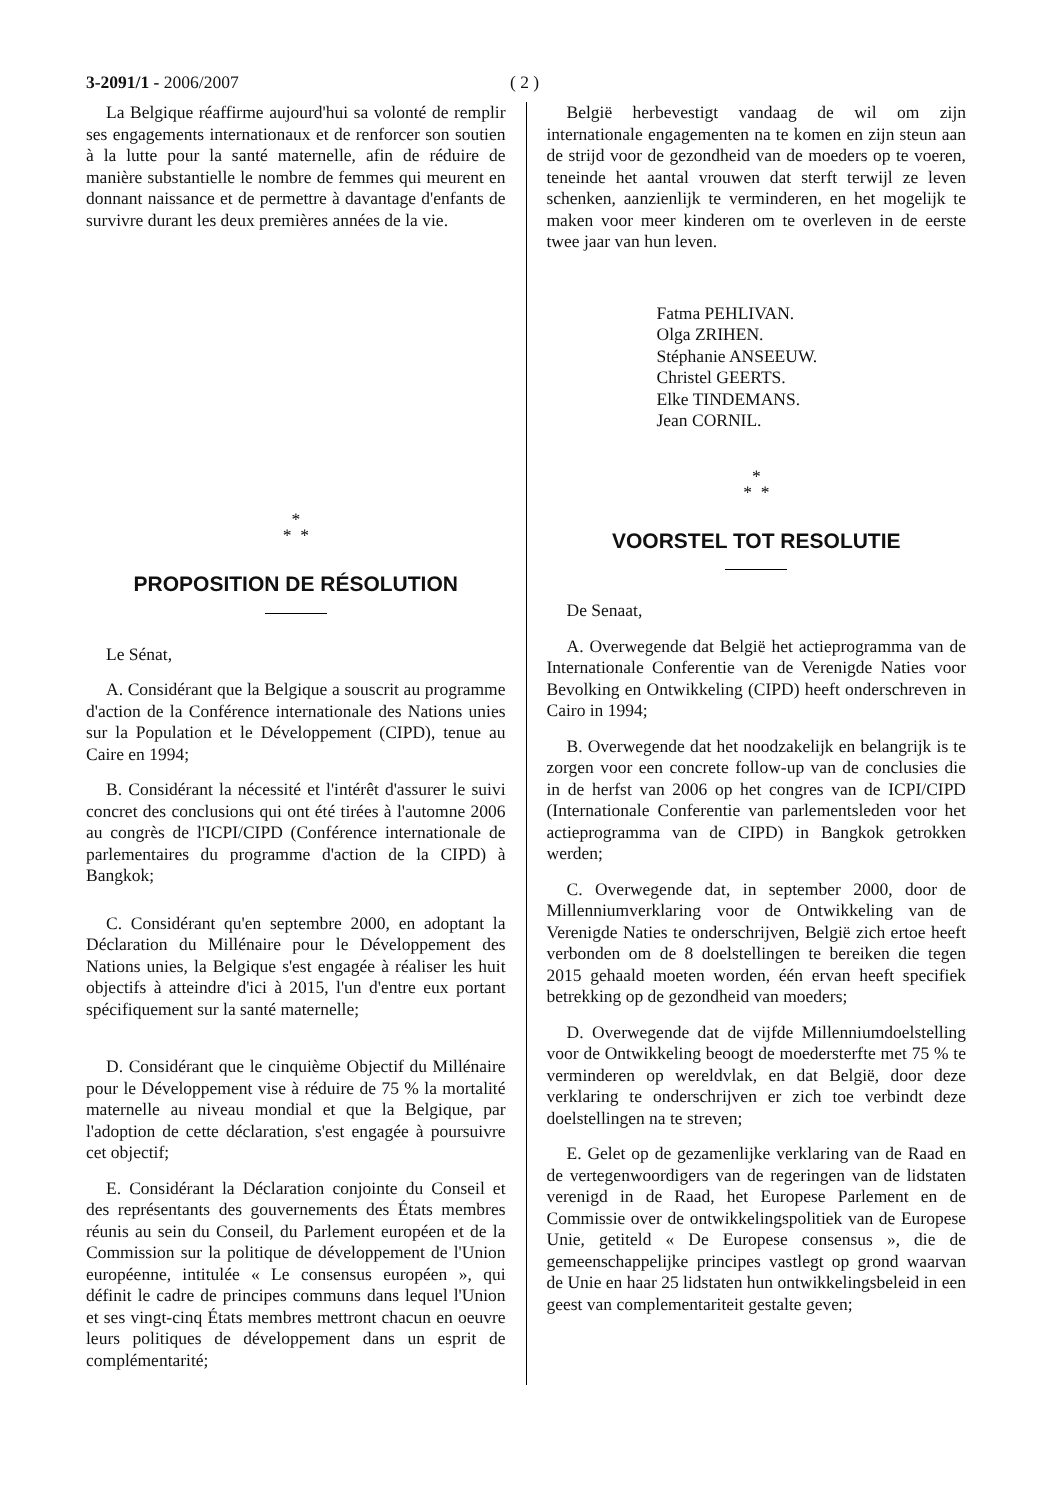3-2091/1 - 2006/2007 ( 2 )
La Belgique réaffirme aujourd'hui sa volonté de remplir ses engagements internationaux et de renforcer son soutien à la lutte pour la santé maternelle, afin de réduire de manière substantielle le nombre de femmes qui meurent en donnant naissance et de permettre à davantage d'enfants de survivre durant les deux premières années de la vie.
*
* *
PROPOSITION DE RÉSOLUTION
Le Sénat,
A. Considérant que la Belgique a souscrit au programme d'action de la Conférence internationale des Nations unies sur la Population et le Développement (CIPD), tenue au Caire en 1994;
B. Considérant la nécessité et l'intérêt d'assurer le suivi concret des conclusions qui ont été tirées à l'automne 2006 au congrès de l'ICPI/CIPD (Conférence internationale de parlementaires du programme d'action de la CIPD) à Bangkok;
C. Considérant qu'en septembre 2000, en adoptant la Déclaration du Millénaire pour le Développement des Nations unies, la Belgique s'est engagée à réaliser les huit objectifs à atteindre d'ici à 2015, l'un d'entre eux portant spécifiquement sur la santé maternelle;
D. Considérant que le cinquième Objectif du Millénaire pour le Développement vise à réduire de 75 % la mortalité maternelle au niveau mondial et que la Belgique, par l'adoption de cette déclaration, s'est engagée à poursuivre cet objectif;
E. Considérant la Déclaration conjointe du Conseil et des représentants des gouvernements des États membres réunis au sein du Conseil, du Parlement européen et de la Commission sur la politique de développement de l'Union européenne, intitulée « Le consensus européen », qui définit le cadre de principes communs dans lequel l'Union et ses vingt-cinq États membres mettront chacun en oeuvre leurs politiques de développement dans un esprit de complémentarité;
België herbevestigt vandaag de wil om zijn internationale engagementen na te komen en zijn steun aan de strijd voor de gezondheid van de moeders op te voeren, teneinde het aantal vrouwen dat sterft terwijl ze leven schenken, aanzienlijk te verminderen, en het mogelijk te maken voor meer kinderen om te overleven in de eerste twee jaar van hun leven.
Fatma PEHLIVAN.
Olga ZRIHEN.
Stéphanie ANSEEUW.
Christel GEERTS.
Elke TINDEMANS.
Jean CORNIL.
*
* *
VOORSTEL TOT RESOLUTIE
De Senaat,
A. Overwegende dat België het actieprogramma van de Internationale Conferentie van de Verenigde Naties voor Bevolking en Ontwikkeling (CIPD) heeft onderschreven in Cairo in 1994;
B. Overwegende dat het noodzakelijk en belangrijk is te zorgen voor een concrete follow-up van de conclusies die in de herfst van 2006 op het congres van de ICPI/CIPD (Internationale Conferentie van parlementsleden voor het actieprogramma van de CIPD) in Bangkok getrokken werden;
C. Overwegende dat, in september 2000, door de Millenniumverklaring voor de Ontwikkeling van de Verenigde Naties te onderschrijven, België zich ertoe heeft verbonden om de 8 doelstellingen te bereiken die tegen 2015 gehaald moeten worden, één ervan heeft specifiek betrekking op de gezondheid van moeders;
D. Overwegende dat de vijfde Millenniumdoelstelling voor de Ontwikkeling beoogt de moedersterfte met 75 % te verminderen op wereldvlak, en dat België, door deze verklaring te onderschrijven er zich toe verbindt deze doelstellingen na te streven;
E. Gelet op de gezamenlijke verklaring van de Raad en de vertegenwoordigers van de regeringen van de lidstaten verenigd in de Raad, het Europese Parlement en de Commissie over de ontwikkelingspolitiek van de Europese Unie, getiteld « De Europese consensus », die de gemeenschappelijke principes vastlegt op grond waarvan de Unie en haar 25 lidstaten hun ontwikkelingsbeleid in een geest van complementariteit gestalte geven;